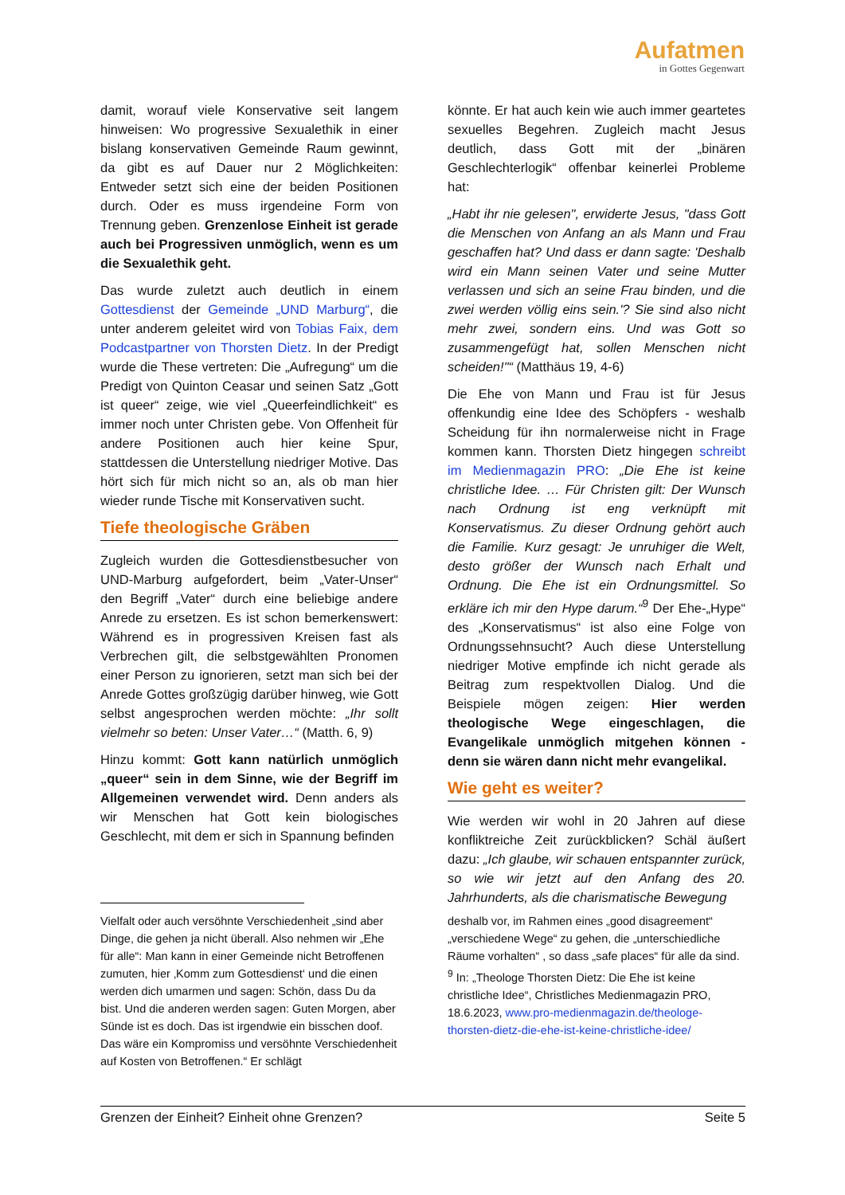Aufatmen
in Gottes Gegenwart
damit, worauf viele Konservative seit langem hinweisen: Wo progressive Sexualethik in einer bislang konservativen Gemeinde Raum gewinnt, da gibt es auf Dauer nur 2 Möglichkeiten: Entweder setzt sich eine der beiden Positionen durch. Oder es muss irgendeine Form von Trennung geben. Grenzenlose Einheit ist gerade auch bei Progressiven unmöglich, wenn es um die Sexualethik geht.
Das wurde zuletzt auch deutlich in einem Gottesdienst der Gemeinde „UND Marburg“, die unter anderem geleitet wird von Tobias Faix, dem Podcastpartner von Thorsten Dietz. In der Predigt wurde die These vertreten: Die „Aufregung“ um die Predigt von Quinton Ceasar und seinen Satz „Gott ist queer“ zeige, wie viel „Queerfeindlichkeit“ es immer noch unter Christen gebe. Von Offenheit für andere Positionen auch hier keine Spur, stattdessen die Unterstellung niedriger Motive. Das hört sich für mich nicht so an, als ob man hier wieder runde Tische mit Konservativen sucht.
Tiefe theologische Gräben
Zugleich wurden die Gottesdienstbesucher von UND-Marburg aufgefordert, beim „Vater-Unser“ den Begriff „Vater“ durch eine beliebige andere Anrede zu ersetzen. Es ist schon bemerkenswert: Während es in progressiven Kreisen fast als Verbrechen gilt, die selbstgewählten Pronomen einer Person zu ignorieren, setzt man sich bei der Anrede Gottes großzügig darüber hinweg, wie Gott selbst angesprochen werden möchte: „Ihr sollt vielmehr so beten: Unser Vater…“ (Matth. 6, 9)
Hinzu kommt: Gott kann natürlich unmöglich „queer“ sein in dem Sinne, wie der Begriff im Allgemeinen verwendet wird. Denn anders als wir Menschen hat Gott kein biologisches Geschlecht, mit dem er sich in Spannung befinden
könnte. Er hat auch kein wie auch immer geartetes sexuelles Begehren. Zugleich macht Jesus deutlich, dass Gott mit der „binären Geschlechterlogik“ offenbar keinerlei Probleme hat:
„Habt ihr nie gelesen", erwiderte Jesus, "dass Gott die Menschen von Anfang an als Mann und Frau geschaffen hat? Und dass er dann sagte: 'Deshalb wird ein Mann seinen Vater und seine Mutter verlassen und sich an seine Frau binden, und die zwei werden völlig eins sein.'? Sie sind also nicht mehr zwei, sondern eins. Und was Gott so zusammengefügt hat, sollen Menschen nicht scheiden!"“ (Matthäus 19, 4-6)
Die Ehe von Mann und Frau ist für Jesus offenkundig eine Idee des Schöpfers - weshalb Scheidung für ihn normalerweise nicht in Frage kommen kann. Thorsten Dietz hingegen schreibt im Medienmagazin PRO: „Die Ehe ist keine christliche Idee. … Für Christen gilt: Der Wunsch nach Ordnung ist eng verknüpft mit Konservatismus. Zu dieser Ordnung gehört auch die Familie. Kurz gesagt: Je unruhiger die Welt, desto größer der Wunsch nach Erhalt und Ordnung. Die Ehe ist ein Ordnungsmittel. So erkläre ich mir den Hype darum.“<sup>9</sup> Der Ehe-„Hype“ des „Konservatismus“ ist also eine Folge von Ordnungssehnsucht? Auch diese Unterstellung niedriger Motive empfinde ich nicht gerade als Beitrag zum respektvollen Dialog. Und die Beispiele mögen zeigen: Hier werden theologische Wege eingeschlagen, die Evangelikale unmöglich mitgehen können - denn sie wären dann nicht mehr evangelikal.
Wie geht es weiter?
Wie werden wir wohl in 20 Jahren auf diese konfliktreiche Zeit zurückblicken? Schäl äußert dazu: „Ich glaube, wir schauen entspannter zurück, so wie wir jetzt auf den Anfang des 20. Jahrhunderts, als die charismatische Bewegung
Vielfalt oder auch versöhnte Verschiedenheit „sind aber Dinge, die gehen ja nicht überall. Also nehmen wir „Ehe für alle“: Man kann in einer Gemeinde nicht Betroffenen zumuten, hier ‚Komm zum Gottesdienst‘ und die einen werden dich umarmen und sagen: Schön, dass Du da bist. Und die anderen werden sagen: Guten Morgen, aber Sünde ist es doch. Das ist irgendwie ein bisschen doof. Das wäre ein Kompromiss und versöhnte Verschiedenheit auf Kosten von Betroffenen.“ Er schlägt
deshalb vor, im Rahmen eines „good disagreement“ „verschiedene Wege“ zu gehen, die „unterschiedliche Räume vorhalten“ , so dass „safe places“ für alle da sind.
<sup>9</sup> In: „Theologe Thorsten Dietz: Die Ehe ist keine christliche Idee“, Christliches Medienmagazin PRO, 18.6.2023, www.pro-medienmagazin.de/theologe-thorsten-dietz-die-ehe-ist-keine-christliche-idee/
Grenzen der Einheit? Einheit ohne Grenzen? Seite 5